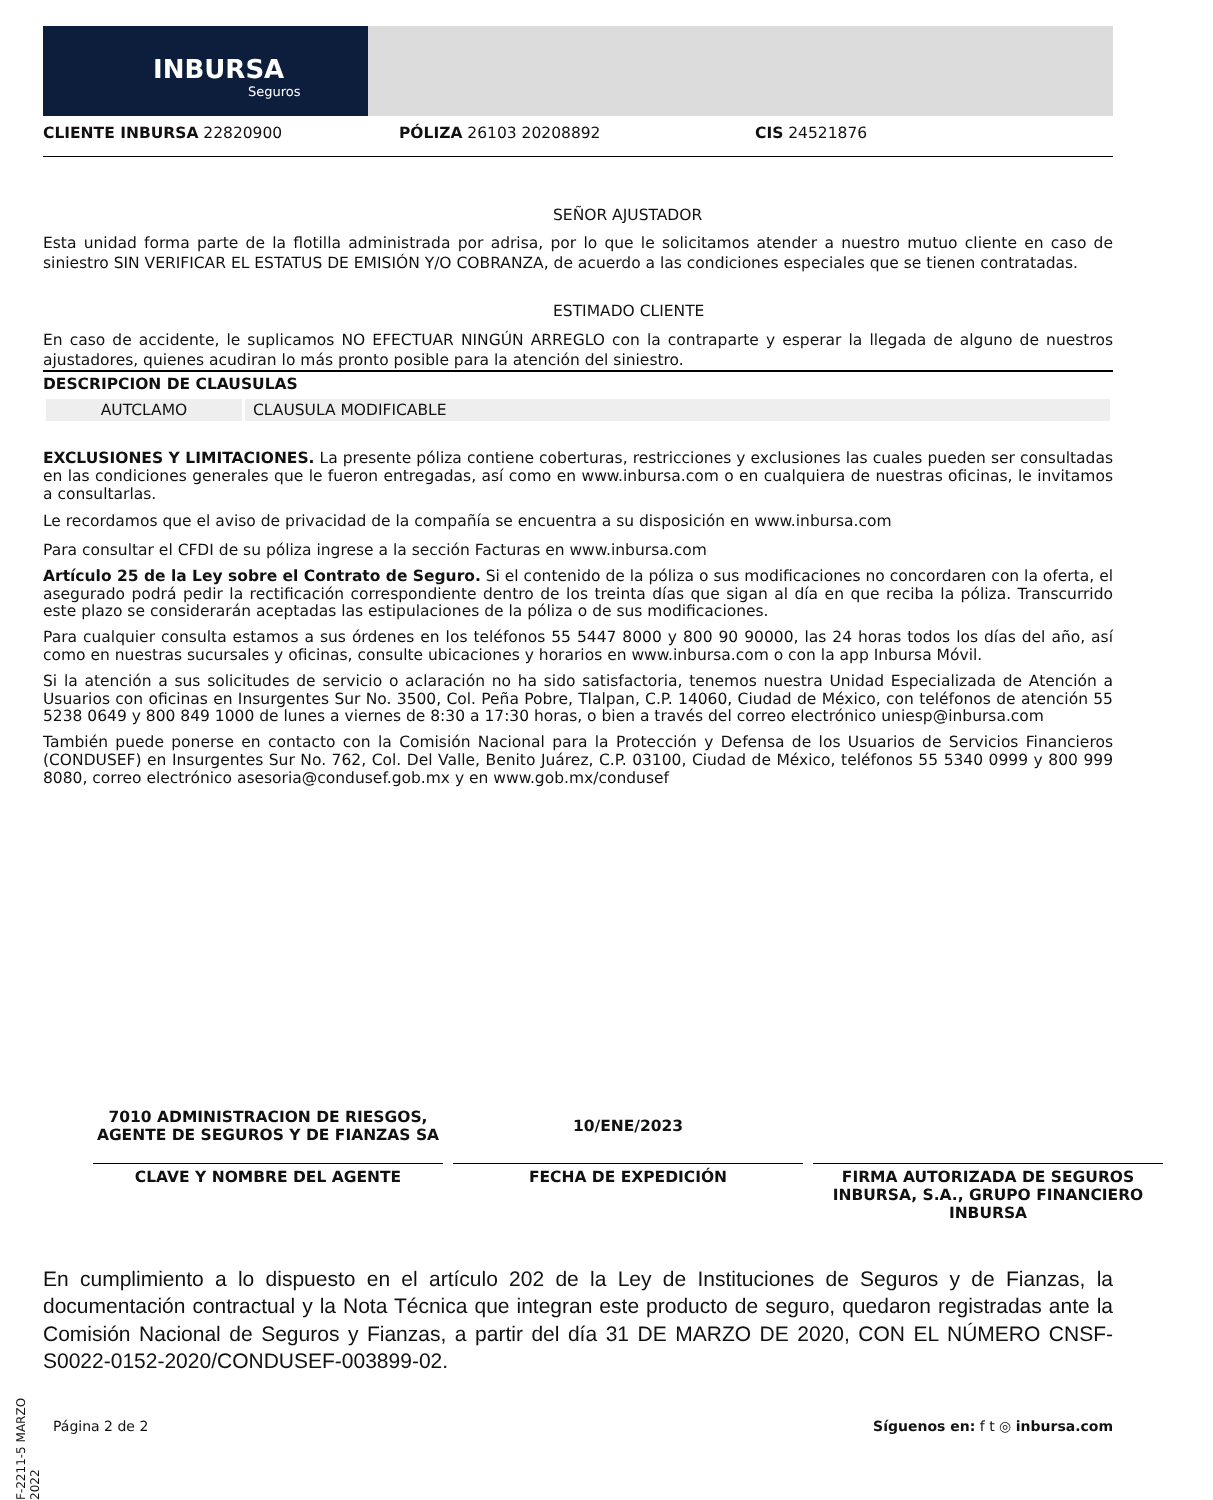INBURSA
Seguros
CLIENTE INBURSA 22820900 PÓLIZA 26103 20208892 CIS 24521876
SEÑOR AJUSTADOR
Esta unidad forma parte de la flotilla administrada por adrisa, por lo que le solicitamos atender a nuestro mutuo cliente en caso de siniestro SIN VERIFICAR EL ESTATUS DE EMISIÓN Y/O COBRANZA, de acuerdo a las condiciones especiales que se tienen contratadas.
ESTIMADO CLIENTE
En caso de accidente, le suplicamos NO EFECTUAR NINGÚN ARREGLO con la contraparte y esperar la llegada de alguno de nuestros ajustadores, quienes acudiran lo más pronto posible para la atención del siniestro.
DESCRIPCION DE CLAUSULAS
| AUTCLAMO | CLAUSULA MODIFICABLE |
EXCLUSIONES Y LIMITACIONES. La presente póliza contiene coberturas, restricciones y exclusiones las cuales pueden ser consultadas en las condiciones generales que le fueron entregadas, así como en www.inbursa.com o en cualquiera de nuestras oficinas, le invitamos a consultarlas.
Le recordamos que el aviso de privacidad de la compañía se encuentra a su disposición en www.inbursa.com
Para consultar el CFDI de su póliza ingrese a la sección Facturas en www.inbursa.com
Artículo 25 de la Ley sobre el Contrato de Seguro. Si el contenido de la póliza o sus modificaciones no concordaren con la oferta, el asegurado podrá pedir la rectificación correspondiente dentro de los treinta días que sigan al día en que reciba la póliza. Transcurrido este plazo se considerarán aceptadas las estipulaciones de la póliza o de sus modificaciones.
Para cualquier consulta estamos a sus órdenes en los teléfonos 55 5447 8000 y 800 90 90000, las 24 horas todos los días del año, así como en nuestras sucursales y oficinas, consulte ubicaciones y horarios en www.inbursa.com o con la app Inbursa Móvil.
Si la atención a sus solicitudes de servicio o aclaración no ha sido satisfactoria, tenemos nuestra Unidad Especializada de Atención a Usuarios con oficinas en Insurgentes Sur No. 3500, Col. Peña Pobre, Tlalpan, C.P. 14060, Ciudad de México, con teléfonos de atención 55 5238 0649 y 800 849 1000 de lunes a viernes de 8:30 a 17:30 horas, o bien a través del correo electrónico uniesp@inbursa.com
También puede ponerse en contacto con la Comisión Nacional para la Protección y Defensa de los Usuarios de Servicios Financieros (CONDUSEF) en Insurgentes Sur No. 762, Col. Del Valle, Benito Juárez, C.P. 03100, Ciudad de México, teléfonos 55 5340 0999 y 800 999 8080, correo electrónico asesoria@condusef.gob.mx y en www.gob.mx/condusef
7010 ADMINISTRACION DE RIESGOS, AGENTE DE SEGUROS Y DE FIANZAS SA
CLAVE Y NOMBRE DEL AGENTE
10/ENE/2023
FECHA DE EXPEDICIÓN
FIRMA AUTORIZADA DE SEGUROS INBURSA, S.A., GRUPO FINANCIERO INBURSA
En cumplimiento a lo dispuesto en el artículo 202 de la Ley de Instituciones de Seguros y de Fianzas, la documentación contractual y la Nota Técnica que integran este producto de seguro, quedaron registradas ante la Comisión Nacional de Seguros y Fianzas, a partir del día 31 DE MARZO DE 2020, CON EL NÚMERO CNSF-S0022-0152-2020/CONDUSEF-003899-02.
F-2211-5 MARZO 2022
Página 2 de 2 Síguenos en: f t ◎ inbursa.com